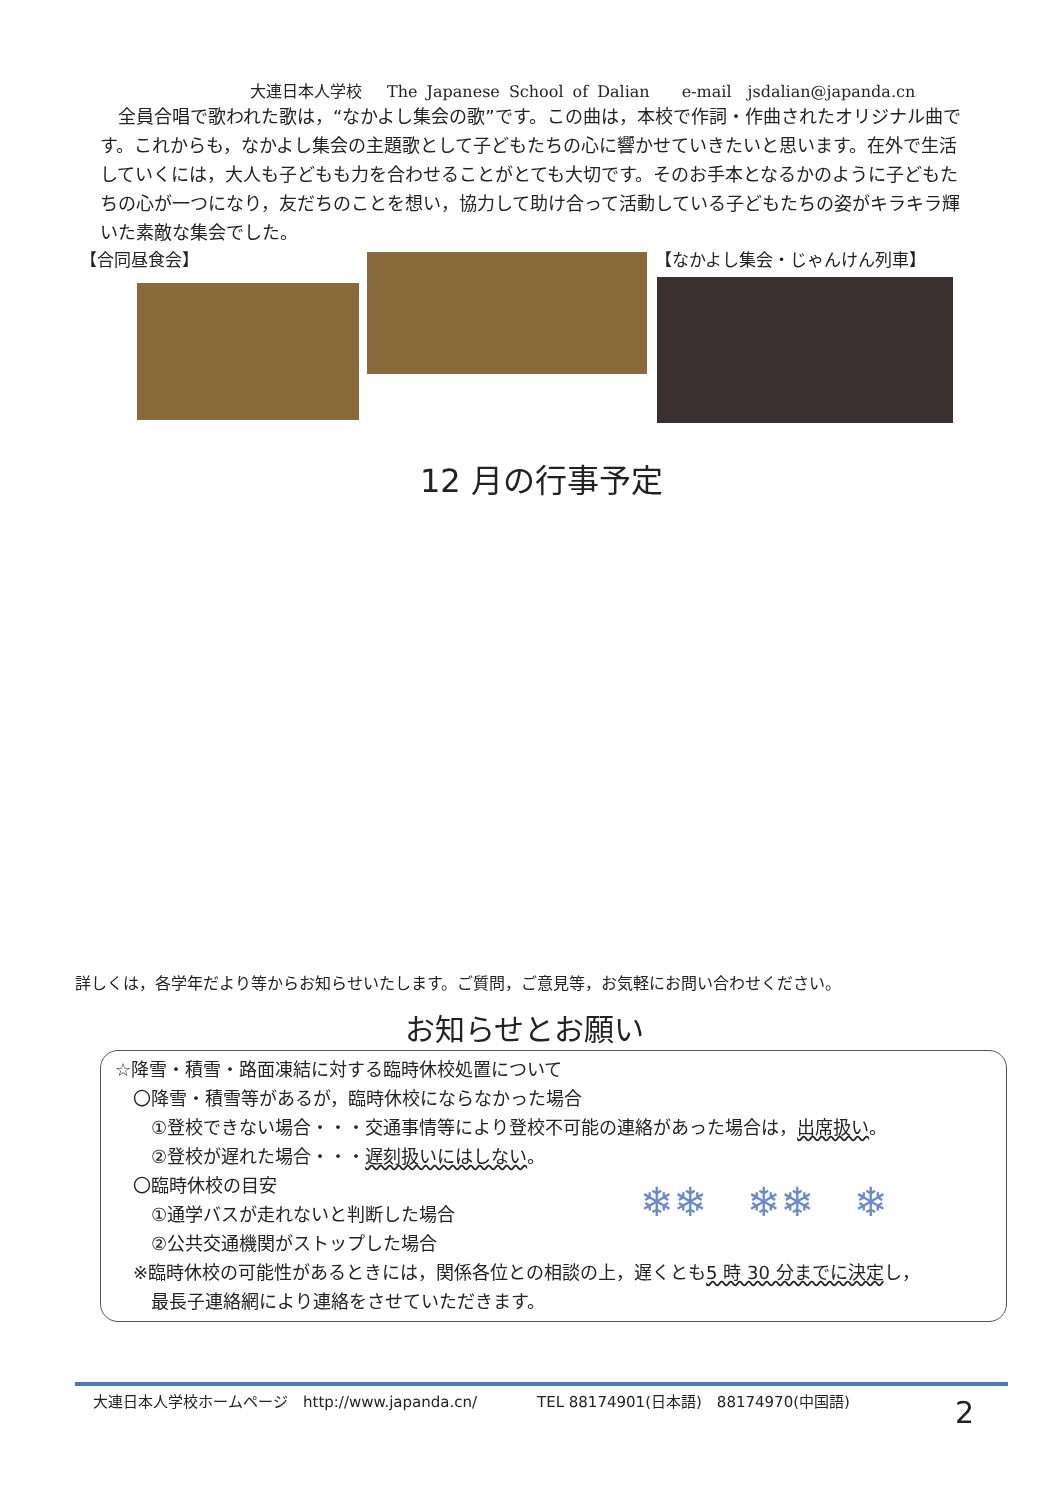大連日本人学校　 The Japanese School of Dalian　　e-mail　jsdalian@japanda.cn
　全員合唱で歌われた歌は，“なかよし集会の歌”です。この曲は，本校で作詞・作曲されたオリジナル曲です。これからも，なかよし集会の主題歌として子どもたちの心に響かせていきたいと思います。在外で生活していくには，大人も子どもも力を合わせることがとても大切です。そのお手本となるかのように子どもたちの心が一つになり，友だちのことを想い，協力して助け合って活動している子どもたちの姿がキラキラ輝いた素敵な集会でした。
【合同昼食会】 【なかよし集会・じゃんけん列車】
12 月の行事予定
詳しくは，各学年だより等からお知らせいたします。ご質問，ご意見等，お気軽にお問い合わせください。
お知らせとお願い
☆降雪・積雪・路面凍結に対する臨時休校処置について
　〇降雪・積雪等があるが，臨時休校にならなかった場合
　　①登校できない場合・・・交通事情等により登校不可能の連絡があった場合は，出席扱い。
　　②登校が遅れた場合・・・遅刻扱いにはしない。
　〇臨時休校の目安
　　①通学バスが走れないと判断した場合
　　②公共交通機関がストップした場合
　※臨時休校の可能性があるときには，関係各位との相談の上，遅くとも5 時 30 分までに決定し，
　　最長子連絡網により連絡をさせていただきます。
❄❄　❄❄　❄
大連日本人学校ホームページ　http://www.japanda.cn/　　　　TEL 88174901(日本語)　88174970(中国語)
2